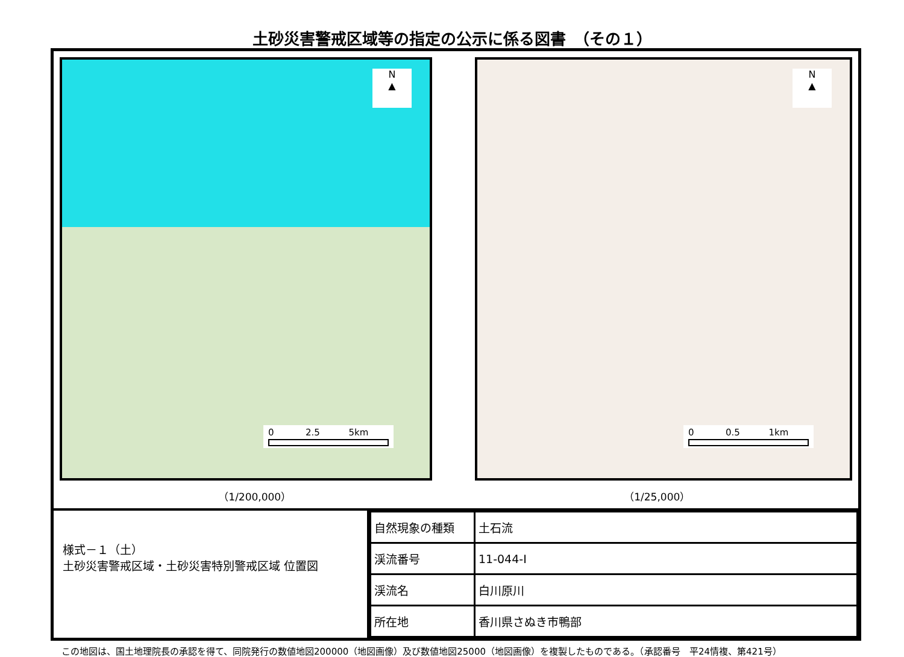土砂災害警戒区域等の指定の公示に係る図書　（その１）
N
▲
0 2.5 5km
N
▲
0 0.5 1km
（1/200,000） （1/25,000）
様式－１（土）
土砂災害警戒区域・土砂災害特別警戒区域 位置図
| 自然現象の種類 | 土石流 |
| 渓流番号 | 11-044-Ⅰ |
| 渓流名 | 白川原川 |
| 所在地 | 香川県さぬき市鴨部 |
この地図は、国土地理院長の承認を得て、同院発行の数値地図200000（地図画像）及び数値地図25000（地図画像）を複製したものである。（承認番号　平24情複、第421号）